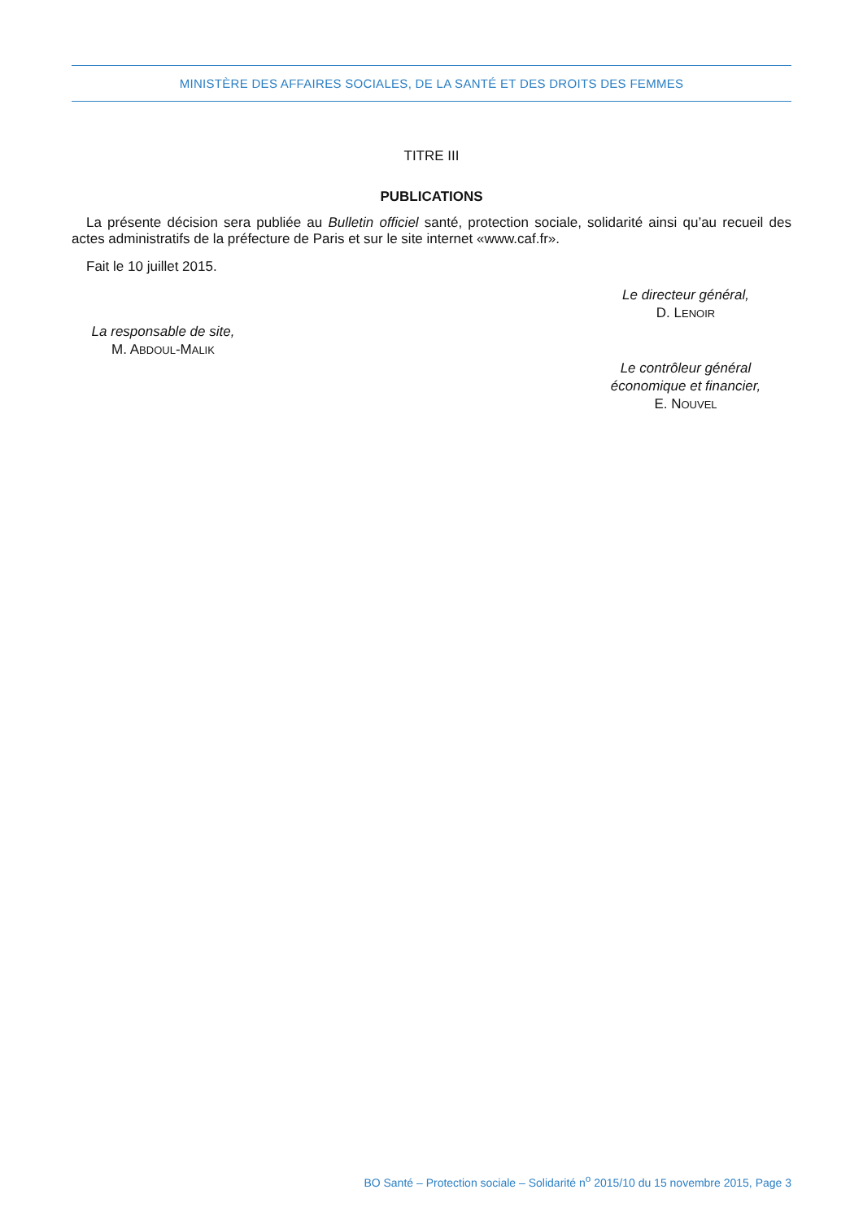MINISTÈRE DES AFFAIRES SOCIALES, DE LA SANTÉ ET DES DROITS DES FEMMES
TITRE III
PUBLICATIONS
La présente décision sera publiée au Bulletin officiel santé, protection sociale, solidarité ainsi qu’au recueil des actes administratifs de la préfecture de Paris et sur le site internet «www.caf.fr».
Fait le 10 juillet 2015.
Le directeur général,
D. LENOIR
La responsable de site,
M. ABDOUL-MALIK
Le contrôleur général
économique et financier,
E. NOUVEL
BO Santé – Protection sociale – Solidarité n<sup>o</sup> 2015/10 du 15 novembre 2015, Page 3